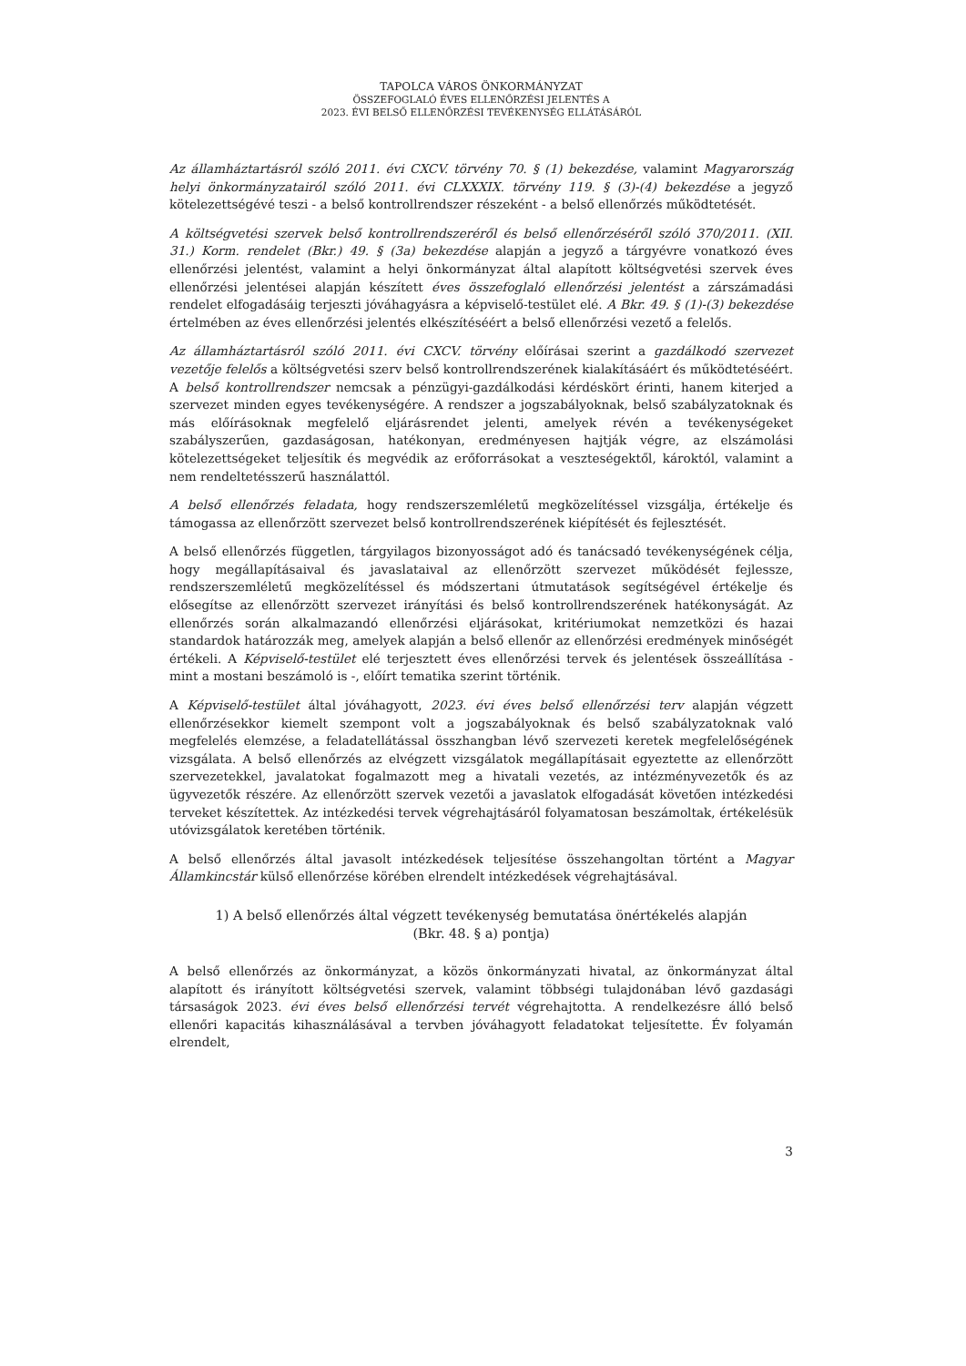TAPOLCA VÁROS ÖNKORMÁNYZAT
ÖSSZEFOGLALÓ ÉVES ELLENŐRZÉSI JELENTÉS A
2023. ÉVI BELSŐ ELLENŐRZÉSI TEVÉKENYSÉG ELLÁTÁSÁRÓL
Az államháztartásról szóló 2011. évi CXCV. törvény 70. § (1) bekezdése, valamint Magyarország helyi önkormányzatairól szóló 2011. évi CLXXXIX. törvény 119. § (3)-(4) bekezdése a jegyző kötelezettségévé teszi - a belső kontrollrendszer részeként - a belső ellenőrzés működtetését.
A költségvetési szervek belső kontrollrendszeréről és belső ellenőrzéséről szóló 370/2011. (XII. 31.) Korm. rendelet (Bkr.) 49. § (3a) bekezdése alapján a jegyző a tárgyévre vonatkozó éves ellenőrzési jelentést, valamint a helyi önkormányzat által alapított költségvetési szervek éves ellenőrzési jelentései alapján készített éves összefoglaló ellenőrzési jelentést a zárszámadási rendelet elfogadásáig terjeszti jóváhagyásra a képviselő-testület elé. A Bkr. 49. § (1)-(3) bekezdése értelmében az éves ellenőrzési jelentés elkészítéséért a belső ellenőrzési vezető a felelős.
Az államháztartásról szóló 2011. évi CXCV. törvény előírásai szerint a gazdálkodó szervezet vezetője felelős a költségvetési szerv belső kontrollrendszerének kialakításáért és működtetéséért. A belső kontrollrendszer nemcsak a pénzügyi-gazdálkodási kérdéskört érinti, hanem kiterjed a szervezet minden egyes tevékenységére. A rendszer a jogszabályoknak, belső szabályzatoknak és más előírásoknak megfelelő eljárásrendet jelenti, amelyek révén a tevékenységeket szabályszerűen, gazdaságosan, hatékonyan, eredményesen hajtják végre, az elszámolási kötelezettségeket teljesítik és megvédik az erőforrásokat a veszteségektől, károktól, valamint a nem rendeltetésszerű használattól.
A belső ellenőrzés feladata, hogy rendszerszemléletű megközelítéssel vizsgálja, értékelje és támogassa az ellenőrzött szervezet belső kontrollrendszerének kiépítését és fejlesztését.
A belső ellenőrzés független, tárgyilagos bizonyosságot adó és tanácsadó tevékenységének célja, hogy megállapításaival és javaslataival az ellenőrzött szervezet működését fejlessze, rendszerszemléletű megközelítéssel és módszertani útmutatások segítségével értékelje és elősegítse az ellenőrzött szervezet irányítási és belső kontrollrendszerének hatékonyságát. Az ellenőrzés során alkalmazandó ellenőrzési eljárásokat, kritériumokat nemzetközi és hazai standardok határozzák meg, amelyek alapján a belső ellenőr az ellenőrzési eredmények minőségét értékeli. A Képviselő-testület elé terjesztett éves ellenőrzési tervek és jelentések összeállítása - mint a mostani beszámoló is -, előírt tematika szerint történik.
A Képviselő-testület által jóváhagyott, 2023. évi éves belső ellenőrzési terv alapján végzett ellenőrzésekkor kiemelt szempont volt a jogszabályoknak és belső szabályzatoknak való megfelelés elemzése, a feladatellátással összhangban lévő szervezeti keretek megfelelőségének vizsgálata. A belső ellenőrzés az elvégzett vizsgálatok megállapításait egyeztette az ellenőrzött szervezetekkel, javalatokat fogalmazott meg a hivatali vezetés, az intézményvezetők és az ügyvezetők részére. Az ellenőrzött szervek vezetői a javaslatok elfogadását követően intézkedési terveket készítettek. Az intézkedési tervek végrehajtásáról folyamatosan beszámoltak, értékelésük utóvizsgálatok keretében történik.
A belső ellenőrzés által javasolt intézkedések teljesítése összehangoltan történt a Magyar Államkincstár külső ellenőrzése körében elrendelt intézkedések végrehajtásával.
1) A belső ellenőrzés által végzett tevékenység bemutatása önértékelés alapján
(Bkr. 48. § a) pontja)
A belső ellenőrzés az önkormányzat, a közös önkormányzati hivatal, az önkormányzat által alapított és irányított költségvetési szervek, valamint többségi tulajdonában lévő gazdasági társaságok 2023. évi éves belső ellenőrzési tervét végrehajtotta. A rendelkezésre álló belső ellenőri kapacitás kihasználásával a tervben jóváhagyott feladatokat teljesítette. Év folyamán elrendelt,
3